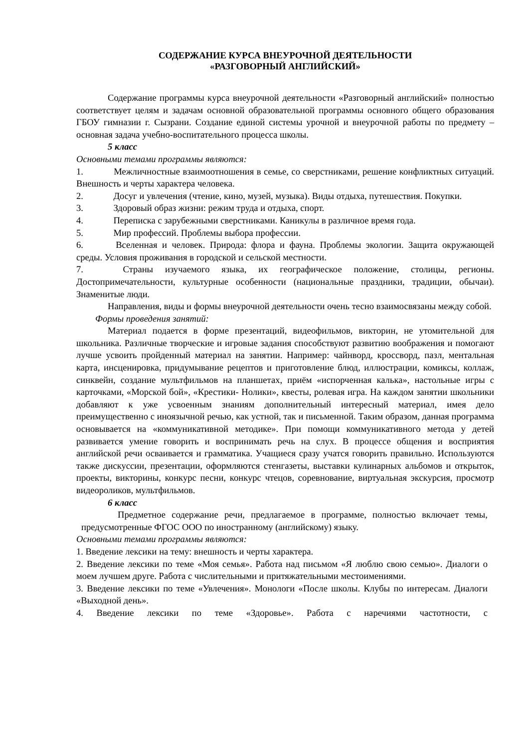СОДЕРЖАНИЕ КУРСА ВНЕУРОЧНОЙ ДЕЯТЕЛЬНОСТИ
«РАЗГОВОРНЫЙ АНГЛИЙСКИЙ»
Содержание программы курса внеурочной деятельности «Разговорный английский» полностью соответствует целям и задачам основной образовательной программы основного общего образования ГБОУ гимназии г. Сызрани. Создание единой системы урочной и внеурочной работы по предмету – основная задача учебно-воспитательного процесса школы.
5 класс
Основными темами программы являются:
1.    Межличностные взаимоотношения в семье, со сверстниками, решение конфликтных ситуаций. Внешность и черты характера человека.
2.    Досуг и увлечения (чтение, кино, музей, музыка). Виды отдыха, путешествия. Покупки.
3.    Здоровый образ жизни: режим труда и отдыха, спорт.
4.    Переписка с зарубежными сверстниками. Каникулы в различное время года.
5.    Мир профессий. Проблемы выбора профессии.
6.    Вселенная и человек. Природа: флора и фауна. Проблемы экологии. Защита окружающей среды. Условия проживания в городской и сельской местности.
7.    Страны изучаемого языка, их географическое положение, столицы, регионы. Достопримечательности, культурные особенности (национальные праздники, традиции, обычаи). Знаменитые люди.
Направления, виды и формы внеурочной деятельности очень тесно взаимосвязаны между собой.
Формы проведения занятий:
Материал подается в форме презентаций, видеофильмов, викторин, не утомительной для школьника. Различные творческие и игровые задания способствуют развитию воображения и помогают лучше усвоить пройденный материал на занятии. Например: чайнворд, кроссворд, пазл, ментальная карта, инсценировка, придумывание рецептов и приготовление блюд, иллюстрации, комиксы, коллаж, синквейн, создание мультфильмов на планшетах, приём «испорченная калька», настольные игры с карточками, «Морской бой», «Крестики- Нолики», квесты, ролевая игра. На каждом занятии школьники добавляют к уже усвоенным знаниям дополнительный интересный материал, имея дело преимущественно с иноязычной речью, как устной, так и письменной. Таким образом, данная программа основывается на «коммуникативной методике». При помощи коммуникативного метода у детей развивается умение говорить и воспринимать речь на слух. В процессе общения и восприятия английской речи осваивается и грамматика. Учащиеся сразу учатся говорить правильно. Используются также дискуссии, презентации, оформляются стенгазеты, выставки кулинарных альбомов и открыток, проекты, викторины, конкурс песни, конкурс чтецов, соревнование, виртуальная экскурсия, просмотр видеороликов, мультфильмов.
6 класс
Предметное содержание речи, предлагаемое в программе, полностью включает темы, предусмотренные ФГОС ООО по иностранному (английскому) языку.
Основными темами программы являются:
1. Введение лексики на тему: внешность и черты характера.
2. Введение лексики по теме «Моя семья». Работа над письмом «Я люблю свою семью». Диалоги о моем лучшем друге. Работа с числительными и притяжательными местоимениями.
3. Введение лексики по теме «Увлечения». Монологи «После школы. Клубы по интересам. Диалоги «Выходной день».
4. Введение лексики по теме «Здоровье». Работа с наречиями частотности, с